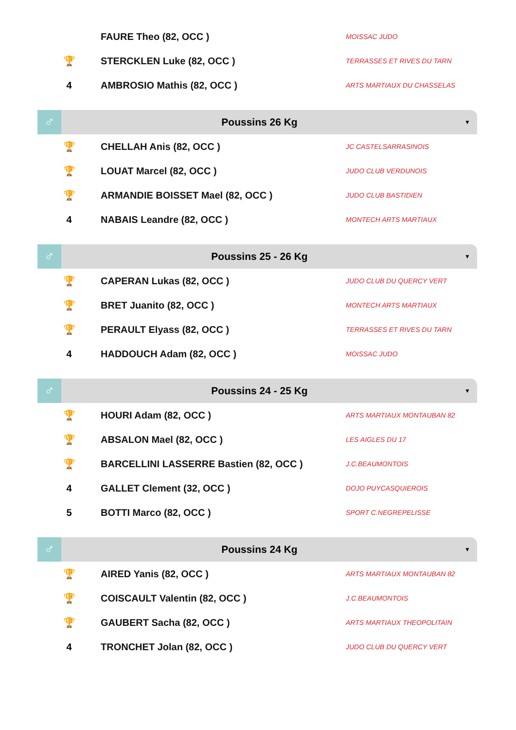| | FAURE Theo (82, OCC ) | MOISSAC JUDO |
| 🏆 | STERCKLEN Luke (82, OCC ) | TERRASSES ET RIVES DU TARN |
| 4 | AMBROSIO Mathis (82, OCC ) | ARTS MARTIAUX DU CHASSELAS |
♂
Poussins 26 Kg
▼
| 🏆 | CHELLAH Anis (82, OCC ) | JC CASTELSARRASINOIS |
| 🏆 | LOUAT Marcel (82, OCC ) | JUDO CLUB VERDUNOIS |
| 🏆 | ARMANDIE BOISSET Mael (82, OCC ) | JUDO CLUB BASTIDIEN |
| 4 | NABAIS Leandre (82, OCC ) | MONTECH ARTS MARTIAUX |
♂
Poussins 25 - 26 Kg
▼
| 🏆 | CAPERAN Lukas (82, OCC ) | JUDO CLUB DU QUERCY VERT |
| 🏆 | BRET Juanito (82, OCC ) | MONTECH ARTS MARTIAUX |
| 🏆 | PERAULT Elyass (82, OCC ) | TERRASSES ET RIVES DU TARN |
| 4 | HADDOUCH Adam (82, OCC ) | MOISSAC JUDO |
♂
Poussins 24 - 25 Kg
▼
| 🏆 | HOURI Adam (82, OCC ) | ARTS MARTIAUX MONTAUBAN 82 |
| 🏆 | ABSALON Mael (82, OCC ) | LES AIGLES DU 17 |
| 🏆 | BARCELLINI LASSERRE Bastien (82, OCC ) | J.C.BEAUMONTOIS |
| 4 | GALLET Clement (32, OCC ) | DOJO PUYCASQUIEROIS |
| 5 | BOTTI Marco (82, OCC ) | SPORT C.NEGREPELISSE |
♂
Poussins 24 Kg
▼
| 🏆 | AIRED Yanis (82, OCC ) | ARTS MARTIAUX MONTAUBAN 82 |
| 🏆 | COISCAULT Valentin (82, OCC ) | J.C.BEAUMONTOIS |
| 🏆 | GAUBERT Sacha (82, OCC ) | ARTS MARTIAUX THEOPOLITAIN |
| 4 | TRONCHET Jolan (82, OCC ) | JUDO CLUB DU QUERCY VERT |